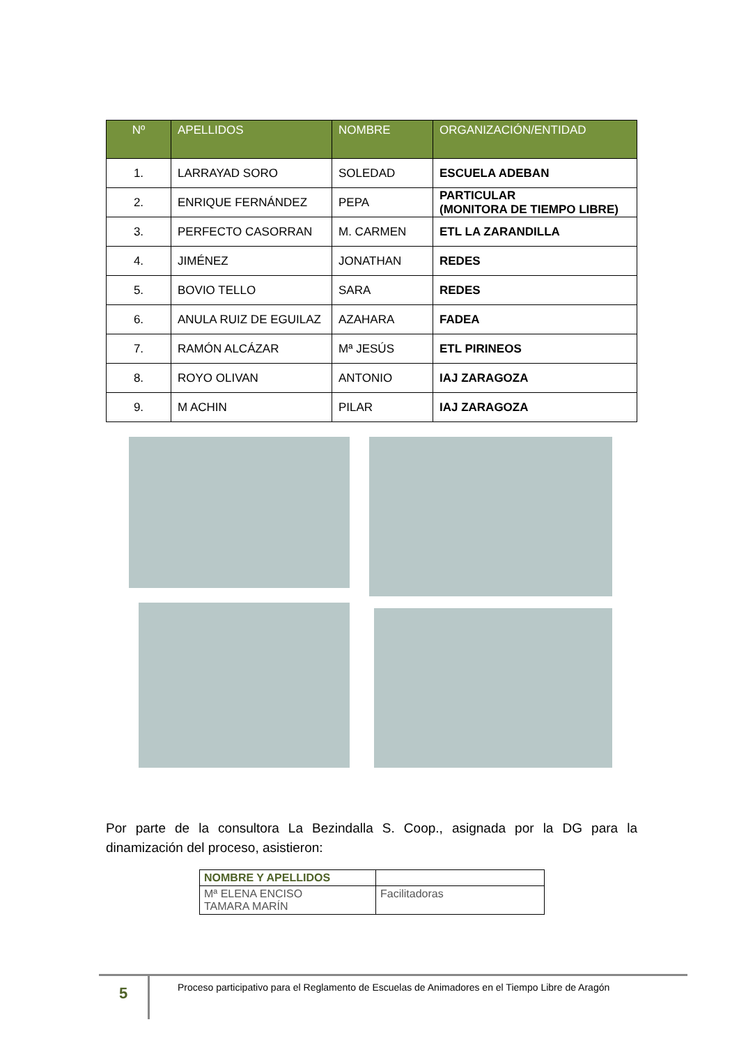| Nº | APELLIDOS | NOMBRE | ORGANIZACIÓN/ENTIDAD |
| --- | --- | --- | --- |
| 1. | LARRAYAD SORO | SOLEDAD | ESCUELA ADEBAN |
| 2. | ENRIQUE FERNÁNDEZ | PEPA | PARTICULAR (MONITORA DE TIEMPO LIBRE) |
| 3. | PERFECTO CASORRAN | M. CARMEN | ETL LA ZARANDILLA |
| 4. | JIMÉNEZ | JONATHAN | REDES |
| 5. | BOVIO TELLO | SARA | REDES |
| 6. | ANULA RUIZ DE EGUILAZ | AZAHARA | FADEA |
| 7. | RAMÓN ALCÁZAR | Mª JESÚS | ETL PIRINEOS |
| 8. | ROYO OLIVAN | ANTONIO | IAJ ZARAGOZA |
| 9. | M ACHIN | PILAR | IAJ ZARAGOZA |
Por parte de la consultora La Bezindalla S. Coop., asignada por la DG para la
dinamización del proceso, asistieron:
| NOMBRE Y APELLIDOS | |
| --- | --- |
| Mª ELENA ENCISO TAMARA MARÍN | Facilitadoras |
5
Proceso participativo para el Reglamento de Escuelas de Animadores en el Tiempo Libre de Aragón